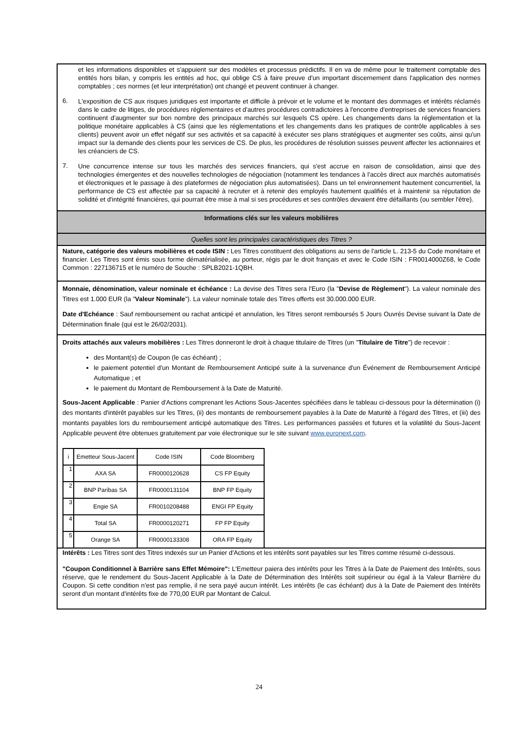et les informations disponibles et s'appuient sur des modèles et processus prédictifs. Il en va de même pour le traitement comptable des entités hors bilan, y compris les entités ad hoc, qui oblige CS à faire preuve d'un important discernement dans l'application des normes comptables ; ces normes (et leur interprétation) ont changé et peuvent continuer à changer.
6.
L'exposition de CS aux risques juridiques est importante et difficile à prévoir et le volume et le montant des dommages et intérêts réclamés dans le cadre de litiges, de procédures réglementaires et d'autres procédures contradictoires à l'encontre d'entreprises de services financiers continuent d'augmenter sur bon nombre des principaux marchés sur lesquels CS opère. Les changements dans la réglementation et la politique monétaire applicables à CS (ainsi que les réglementations et les changements dans les pratiques de contrôle applicables à ses clients) peuvent avoir un effet négatif sur ses activités et sa capacité à exécuter ses plans stratégiques et augmenter ses coûts, ainsi qu'un impact sur la demande des clients pour les services de CS. De plus, les procédures de résolution suisses peuvent affecter les actionnaires et les créanciers de CS.
7.
Une concurrence intense sur tous les marchés des services financiers, qui s'est accrue en raison de consolidation, ainsi que des technologies émergentes et des nouvelles technologies de négociation (notamment les tendances à l'accès direct aux marchés automatisés et électroniques et le passage à des plateformes de négociation plus automatisées). Dans un tel environnement hautement concurrentiel, la performance de CS est affectée par sa capacité à recruter et à retenir des employés hautement qualifiés et à maintenir sa réputation de solidité et d'intégrité financières, qui pourrait être mise à mal si ses procédures et ses contrôles devaient être défaillants (ou sembler l'être).
Informations clés sur les valeurs mobilières
Quelles sont les principales caractéristiques des Titres ?
Nature, catégorie des valeurs mobilières et code ISIN : Les Titres constituent des obligations au sens de l'article L. 213-5 du Code monétaire et financier. Les Titres sont émis sous forme dématérialisée, au porteur, régis par le droit français et avec le Code ISIN : FR0014000Z68, le Code Common : 227136715 et le numéro de Souche : SPLB2021-1QBH.
Monnaie, dénomination, valeur nominale et échéance : La devise des Titres sera l'Euro (la "Devise de Règlement"). La valeur nominale des Titres est 1.000 EUR (la "Valeur Nominale"). La valeur nominale totale des Titres offerts est 30.000.000 EUR.
Date d'Echéance : Sauf remboursement ou rachat anticipé et annulation, les Titres seront remboursés 5 Jours Ouvrés Devise suivant la Date de Détermination finale (qui est le 26/02/2031).
Droits attachés aux valeurs mobilières : Les Titres donneront le droit à chaque titulaire de Titres (un "Titulaire de Titre") de recevoir :
des Montant(s) de Coupon (le cas échéant) ;
le paiement potentiel d'un Montant de Remboursement Anticipé suite à la survenance d'un Événement de Remboursement Anticipé Automatique ; et
le paiement du Montant de Remboursement à la Date de Maturité.
Sous-Jacent Applicable : Panier d'Actions comprenant les Actions Sous-Jacentes spécifiées dans le tableau ci-dessous pour la détermination (i) des montants d'intérêt payables sur les Titres, (ii) des montants de remboursement payables à la Date de Maturité à l'égard des Titres, et (iii) des montants payables lors du remboursement anticipé automatique des Titres. Les performances passées et futures et la volatilité du Sous-Jacent Applicable peuvent être obtenues gratuitement par voie électronique sur le site suivant www.euronext.com.
| i | Emetteur Sous-Jacent | Code ISIN | Code Bloomberg |
| --- | --- | --- | --- |
| 1 | AXA SA | FR0000120628 | CS FP Equity |
| 2 | BNP Paribas SA | FR0000131104 | BNP FP Equity |
| 3 | Engie SA | FR0010208488 | ENGI FP Equity |
| 4 | Total SA | FR0000120271 | FP FP Equity |
| 5 | Orange SA | FR0000133308 | ORA FP Equity |
Intérêts : Les Titres sont des Titres indexés sur un Panier d'Actions et les intérêts sont payables sur les Titres comme résumé ci-dessous.
"Coupon Conditionnel à Barrière sans Effet Mémoire": L'Emetteur paiera des intérêts pour les Titres à la Date de Paiement des Intérêts, sous réserve, que le rendement du Sous-Jacent Applicable à la Date de Détermination des Intérêts soit supérieur ou égal à la Valeur Barrière du Coupon. Si cette condition n'est pas remplie, il ne sera payé aucun intérêt. Les intérêts (le cas échéant) dus à la Date de Paiement des Intérêts seront d'un montant d'intérêts fixe de 770,00 EUR par Montant de Calcul.
24